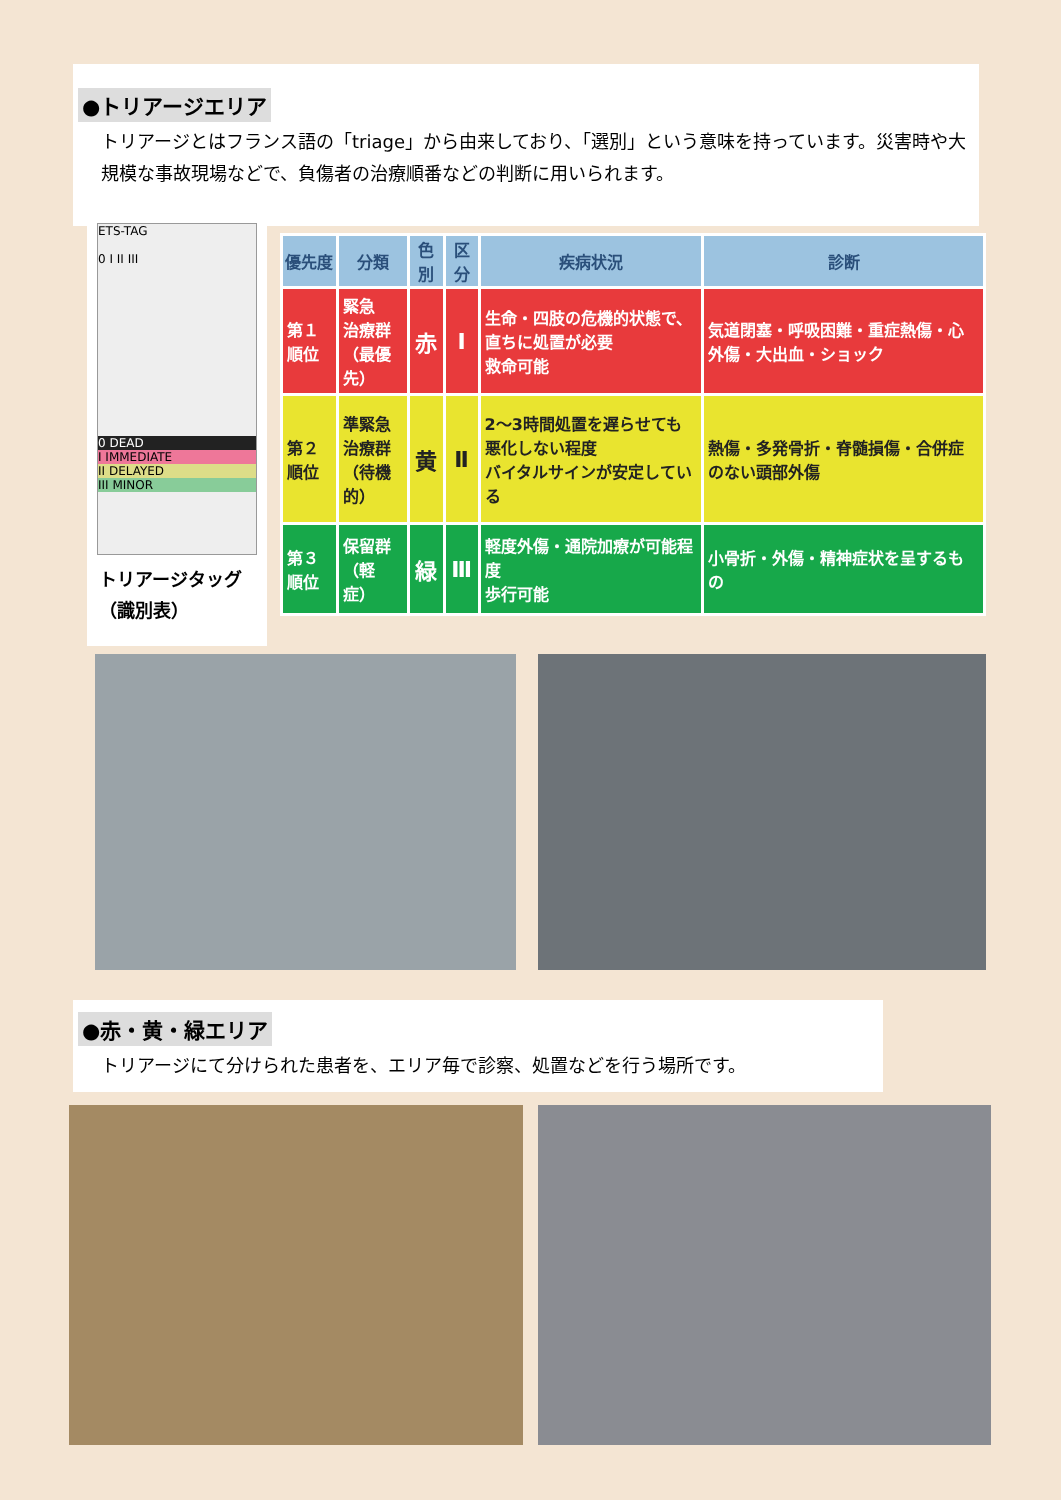●トリアージエリア
トリアージとはフランス語の「triage」から由来しており、「選別」という意味を持っています。災害時や大規模な事故現場などで、負傷者の治療順番などの判断に用いられます。
ETS-TAG
0 I II III
0 DEAD
I IMMEDIATE
II DELAYED
III MINOR
トリアージタッグ
（識別表）
| 優先度 | 分類 | 色別 | 区分 | 疾病状況 | 診断 |
| --- | --- | --- | --- | --- | --- |
| 第１順位 | 緊急 治療群 （最優先） | 赤 | Ⅰ | 生命・四肢の危機的状態で、直ちに処置が必要 救命可能 | 気道閉塞・呼吸困難・重症熱傷・心外傷・大出血・ショック |
| 第２順位 | 準緊急 治療群 （待機的） | 黄 | Ⅱ | 2～3時間処置を遅らせても悪化しない程度 バイタルサインが安定している | 熱傷・多発骨折・脊髄損傷・合併症のない頭部外傷 |
| 第３順位 | 保留群 （軽症） | 緑 | Ⅲ | 軽度外傷・通院加療が可能程度 歩行可能 | 小骨折・外傷・精神症状を呈するもの |
●赤・黄・緑エリア
トリアージにて分けられた患者を、エリア毎で診察、処置などを行う場所です。